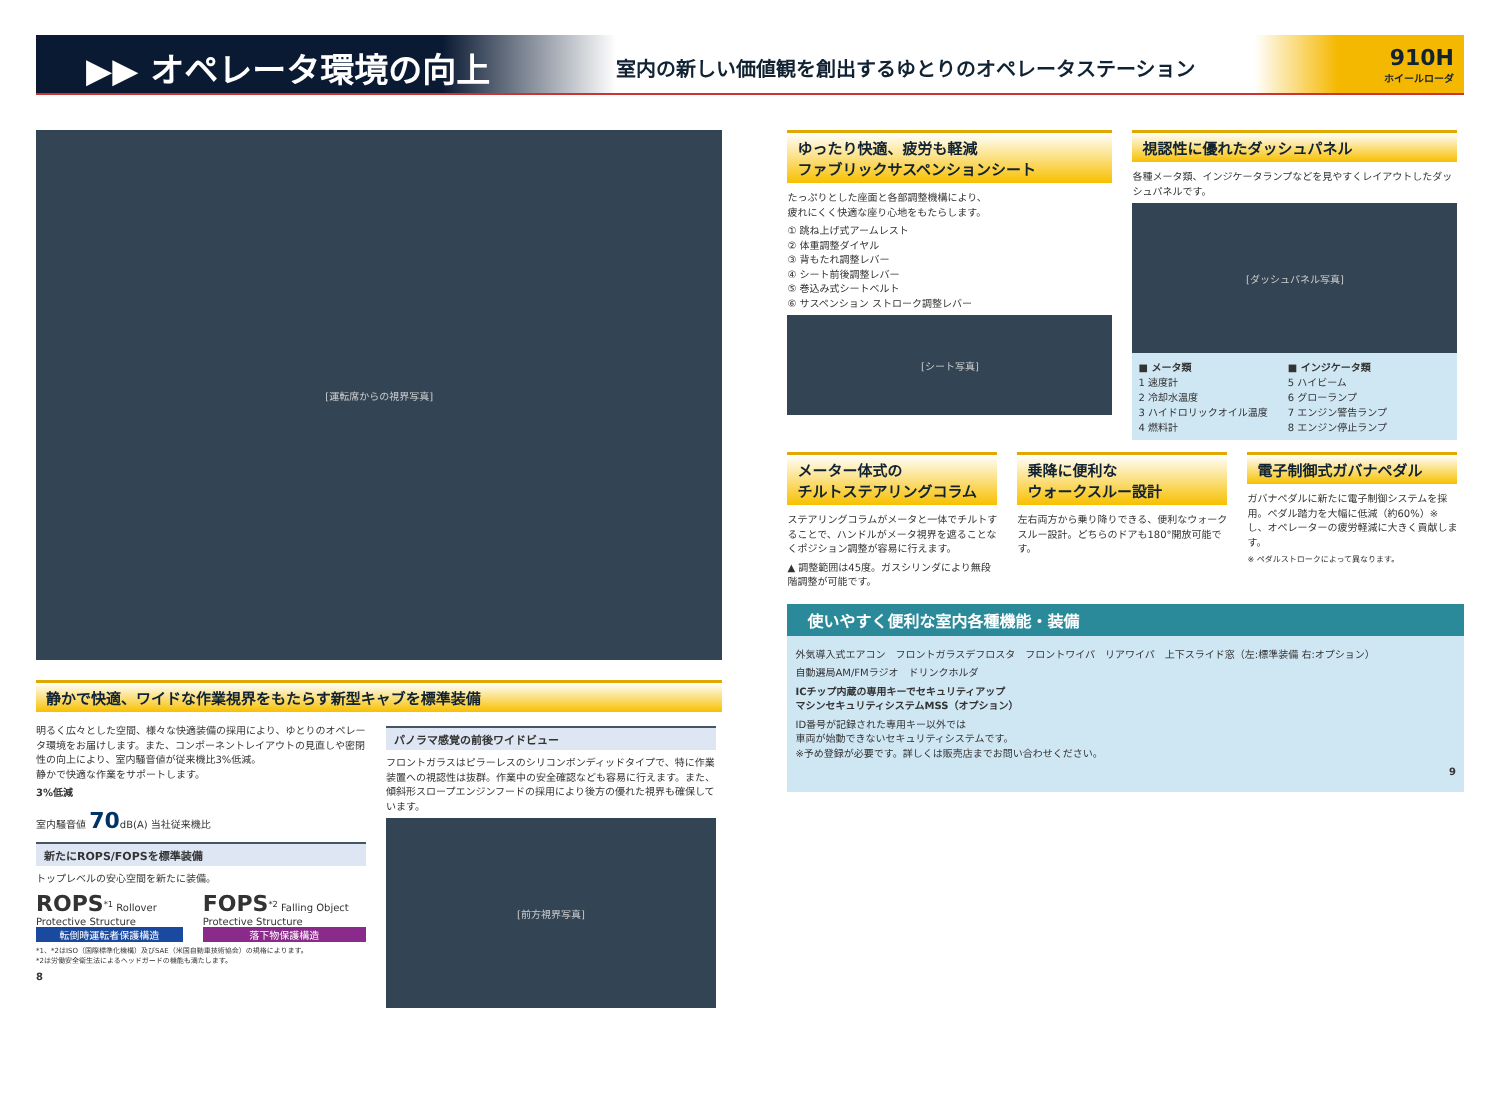▶▶ オペレータ環境の向上
室内の新しい価値観を創出するゆとりのオペレータステーション
910H
ホイールローダ
[運転席からの視界写真]
静かで快適、ワイドな作業視界をもたらす新型キャブを標準装備
明るく広々とした空間、様々な快適装備の採用により、ゆとりのオペレータ環境をお届けします。また、コンポーネントレイアウトの見直しや密閉性の向上により、室内騒音値が従来機比3%低減。
静かで快適な作業をサポートします。
3%低減
室内騒音値 70dB(A) 当社従来機比
新たにROPS/FOPSを標準装備
トップレベルの安心空間を新たに装備。
ROPS<sup>*1</sup> Rollover Protective Structure
転倒時運転者保護構造
FOPS<sup>*2</sup> Falling Object Protective Structure
落下物保護構造
*1、*2はISO（国際標準化機構）及びSAE（米国自動車技術協会）の規格によります。
*2は労働安全衛生法によるヘッドガードの機能も満たします。
8
パノラマ感覚の前後ワイドビュー
フロントガラスはピラーレスのシリコンボンディッドタイプで、特に作業装置への視認性は抜群。作業中の安全確認なども容易に行えます。また、傾斜形スロープエンジンフードの採用により後方の優れた視界も確保しています。
[前方視界写真]
ゆったり快適、疲労も軽減
ファブリックサスペンションシート
たっぷりとした座面と各部調整機構により、
疲れにくく快適な座り心地をもたらします。
① 跳ね上げ式アームレスト
② 体重調整ダイヤル
③ 背もたれ調整レバー
④ シート前後調整レバー
⑤ 巻込み式シートベルト
⑥ サスペンション ストローク調整レバー
[シート写真]
視認性に優れたダッシュパネル
各種メータ類、インジケータランプなどを見やすくレイアウトしたダッシュパネルです。
[ダッシュパネル写真]
■ メータ類
1 速度計
2 冷却水温度
3 ハイドロリックオイル温度
4 燃料計
■ インジケータ類
5 ハイビーム
6 グローランプ
7 エンジン警告ランプ
8 エンジン停止ランプ
メーター体式の
チルトステアリングコラム
ステアリングコラムがメータと一体でチルトすることで、ハンドルがメータ視界を遮ることなくポジション調整が容易に行えます。
▲ 調整範囲は45度。ガスシリンダにより無段階調整が可能です。
乗降に便利な
ウォークスルー設計
左右両方から乗り降りできる、便利なウォークスルー設計。どちらのドアも180°開放可能です。
電子制御式ガバナペダル
ガバナペダルに新たに電子制御システムを採用。ペダル踏力を大幅に低減（約60%）※し、オペレーターの疲労軽減に大きく貢献します。
※ ペダルストロークによって異なります。
使いやすく便利な室内各種機能・装備
外気導入式エアコン　フロントガラスデフロスタ　フロントワイパ　リアワイパ　上下スライド窓（左:標準装備 右:オプション）
自動選局AM/FMラジオ　ドリンクホルダ
ICチップ内蔵の専用キーでセキュリティアップ
マシンセキュリティシステムMSS（オプション）
ID番号が記録された専用キー以外では
車両が始動できないセキュリティシステムです。
※予め登録が必要です。詳しくは販売店までお問い合わせください。
9